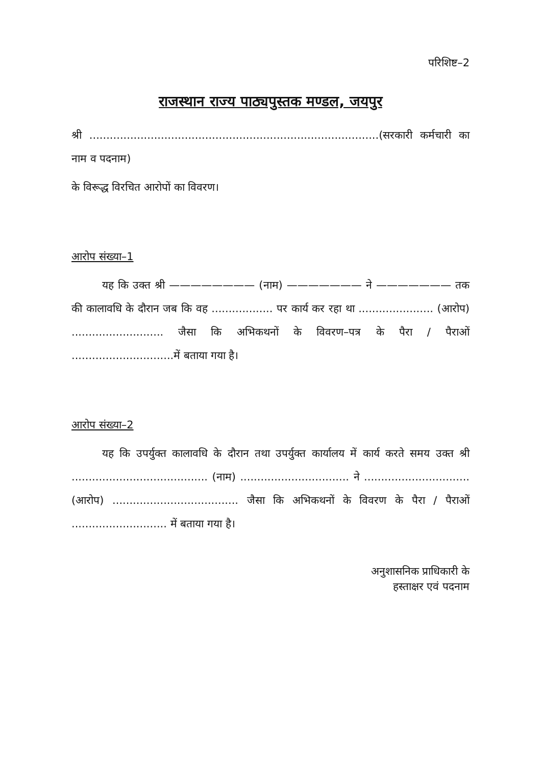परिशिष्ट–2
राजस्थान राज्य पाठ्यपुस्तक मण्डल, जयपुर
श्री .....................................................................................(सरकारी कर्मचारी का नाम व पदनाम)
के विरूद्ध विरचित आरोपों का विवरण।
आरोप संख्या–1
यह कि उक्त श्री ———————— (नाम) ——————— ने ——————— तक की कालावधि के दौरान जब कि वह .................. पर कार्य कर रहा था ...................... (आरोप) ........................... जैसा कि अभिकथनों के विवरण–पत्र के पैरा / पैराओं ..............................में बताया गया है।
आरोप संख्या–2
यह कि उपर्युक्त कालावधि के दौरान तथा उपर्युक्त कार्यालय में कार्य करते समय उक्त श्री ........................................ (नाम) ................................ ने ............................... (आरोप) ..................................... जैसा कि अभिकथनों के विवरण के पैरा / पैराओं ............................ में बताया गया है।
अनुशासनिक प्राधिकारी के
हस्ताक्षर एवं पदनाम